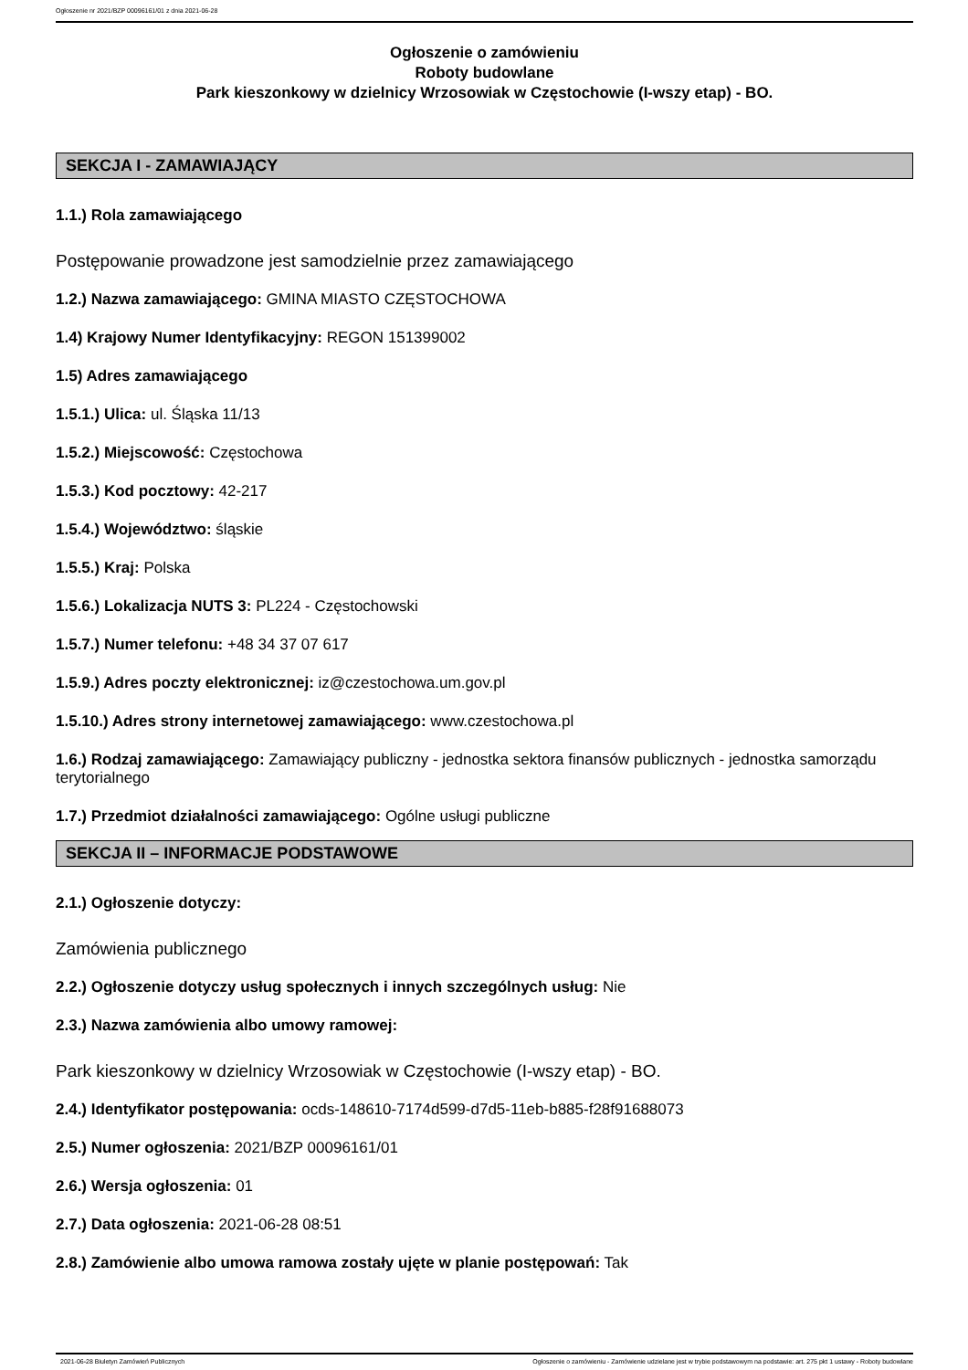Ogłoszenie nr 2021/BZP 00096161/01 z dnia 2021-06-28
Ogłoszenie o zamówieniu
Roboty budowlane
Park kieszonkowy w dzielnicy Wrzosowiak w Częstochowie (I-wszy etap) - BO.
SEKCJA I - ZAMAWIAJĄCY
1.1.) Rola zamawiającego
Postępowanie prowadzone jest samodzielnie przez zamawiającego
1.2.) Nazwa zamawiającego: GMINA MIASTO CZĘSTOCHOWA
1.4) Krajowy Numer Identyfikacyjny: REGON 151399002
1.5) Adres zamawiającego
1.5.1.) Ulica: ul. Śląska 11/13
1.5.2.) Miejscowość: Częstochowa
1.5.3.) Kod pocztowy: 42-217
1.5.4.) Województwo: śląskie
1.5.5.) Kraj: Polska
1.5.6.) Lokalizacja NUTS 3: PL224 - Częstochowski
1.5.7.) Numer telefonu: +48 34 37 07 617
1.5.9.) Adres poczty elektronicznej: iz@czestochowa.um.gov.pl
1.5.10.) Adres strony internetowej zamawiającego: www.czestochowa.pl
1.6.) Rodzaj zamawiającego: Zamawiający publiczny - jednostka sektora finansów publicznych - jednostka samorządu terytorialnego
1.7.) Przedmiot działalności zamawiającego: Ogólne usługi publiczne
SEKCJA II – INFORMACJE PODSTAWOWE
2.1.) Ogłoszenie dotyczy:
Zamówienia publicznego
2.2.) Ogłoszenie dotyczy usług społecznych i innych szczególnych usług: Nie
2.3.) Nazwa zamówienia albo umowy ramowej:
Park kieszonkowy w dzielnicy Wrzosowiak w Częstochowie (I-wszy etap) - BO.
2.4.) Identyfikator postępowania: ocds-148610-7174d599-d7d5-11eb-b885-f28f91688073
2.5.) Numer ogłoszenia: 2021/BZP 00096161/01
2.6.) Wersja ogłoszenia: 01
2.7.) Data ogłoszenia: 2021-06-28 08:51
2.8.) Zamówienie albo umowa ramowa zostały ujęte w planie postępowań: Tak
2021-06-28 Biuletyn Zamówień Publicznych Ogłoszenie o zamówieniu - Zamówienie udzielane jest w trybie podstawowym na podstawie: art. 275 pkt 1 ustawy - Roboty budowlane